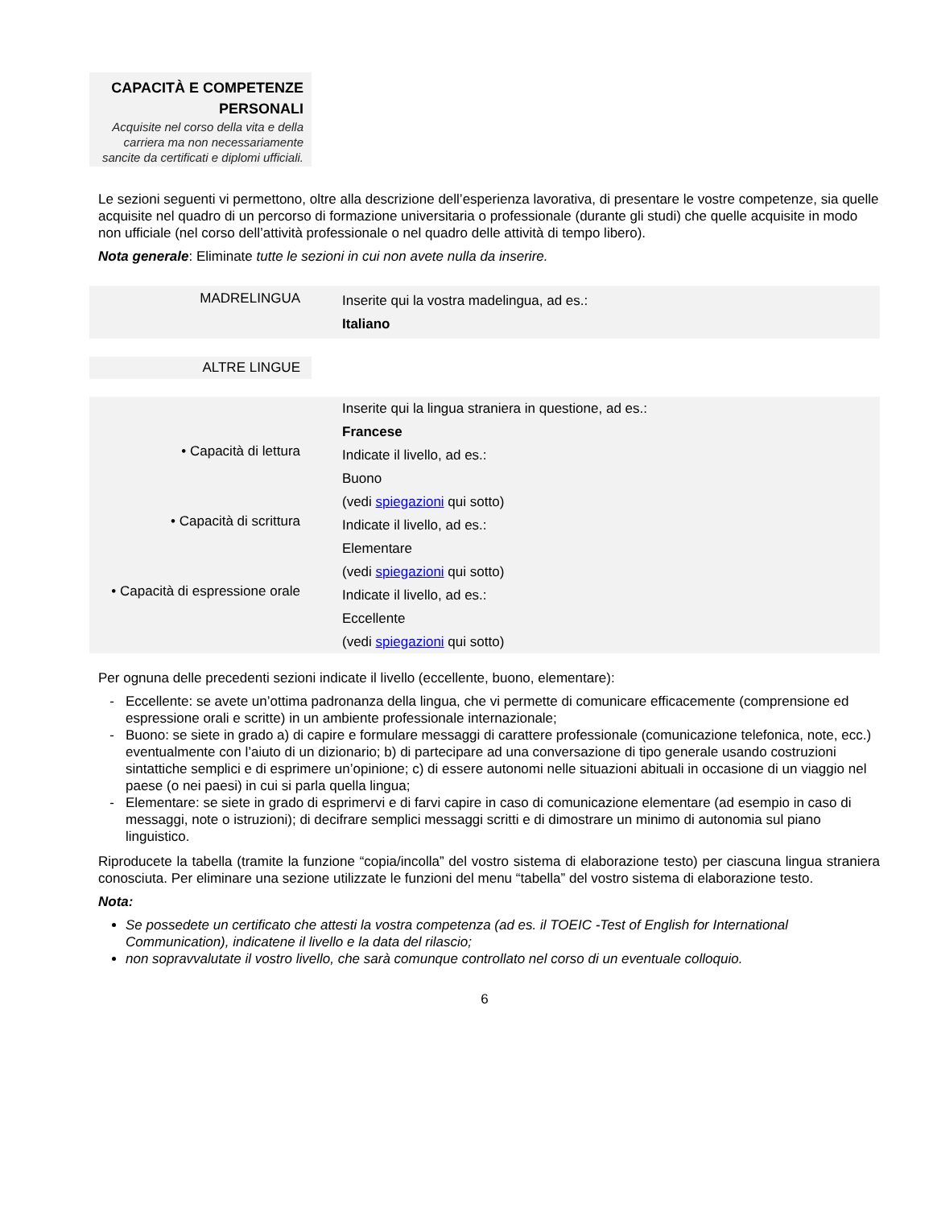CAPACITÀ E COMPETENZE
PERSONALI
Acquisite nel corso della vita e della carriera ma non necessariamente sancite da certificati e diplomi ufficiali.
Le sezioni seguenti vi permettono, oltre alla descrizione dell’esperienza lavorativa, di presentare le vostre competenze, sia quelle acquisite nel quadro di un percorso di formazione universitaria o professionale (durante gli studi) che quelle acquisite in modo non ufficiale (nel corso dell’attività professionale o nel quadro delle attività di tempo libero).
Nota generale: Eliminate tutte le sezioni in cui non avete nulla da inserire.
| MADRELINGUA | Inserite qui la vostra madelingua, ad es.: Italiano |
| ALTRE LINGUE |
| | Inserite qui la lingua straniera in questione, ad es.: Francese |
| • Capacità di lettura | Indicate il livello, ad es.: Buono (vedi spiegazioni qui sotto) |
| • Capacità di scrittura | Indicate il livello, ad es.: Elementare (vedi spiegazioni qui sotto) |
| • Capacità di espressione orale | Indicate il livello, ad es.: Eccellente (vedi spiegazioni qui sotto) |
Per ognuna delle precedenti sezioni indicate il livello (eccellente, buono, elementare):
Eccellente: se avete un’ottima padronanza della lingua, che vi permette di comunicare efficacemente (comprensione ed espressione orali e scritte) in un ambiente professionale internazionale;
Buono: se siete in grado a) di capire e formulare messaggi di carattere professionale (comunicazione telefonica, note, ecc.) eventualmente con l’aiuto di un dizionario; b) di partecipare ad una conversazione di tipo generale usando costruzioni sintattiche semplici e di esprimere un’opinione; c) di essere autonomi nelle situazioni abituali in occasione di un viaggio nel paese (o nei paesi) in cui si parla quella lingua;
Elementare: se siete in grado di esprimervi e di farvi capire in caso di comunicazione elementare (ad esempio in caso di messaggi, note o istruzioni); di decifrare semplici messaggi scritti e di dimostrare un minimo di autonomia sul piano linguistico.
Riproducete la tabella (tramite la funzione “copia/incolla” del vostro sistema di elaborazione testo) per ciascuna lingua straniera conosciuta. Per eliminare una sezione utilizzate le funzioni del menu “tabella” del vostro sistema di elaborazione testo.
Nota:
Se possedete un certificato che attesti la vostra competenza (ad es. il TOEIC -Test of English for International Communication), indicatene il livello e la data del rilascio;
non sopravvalutate il vostro livello, che sarà comunque controllato nel corso di un eventuale colloquio.
6